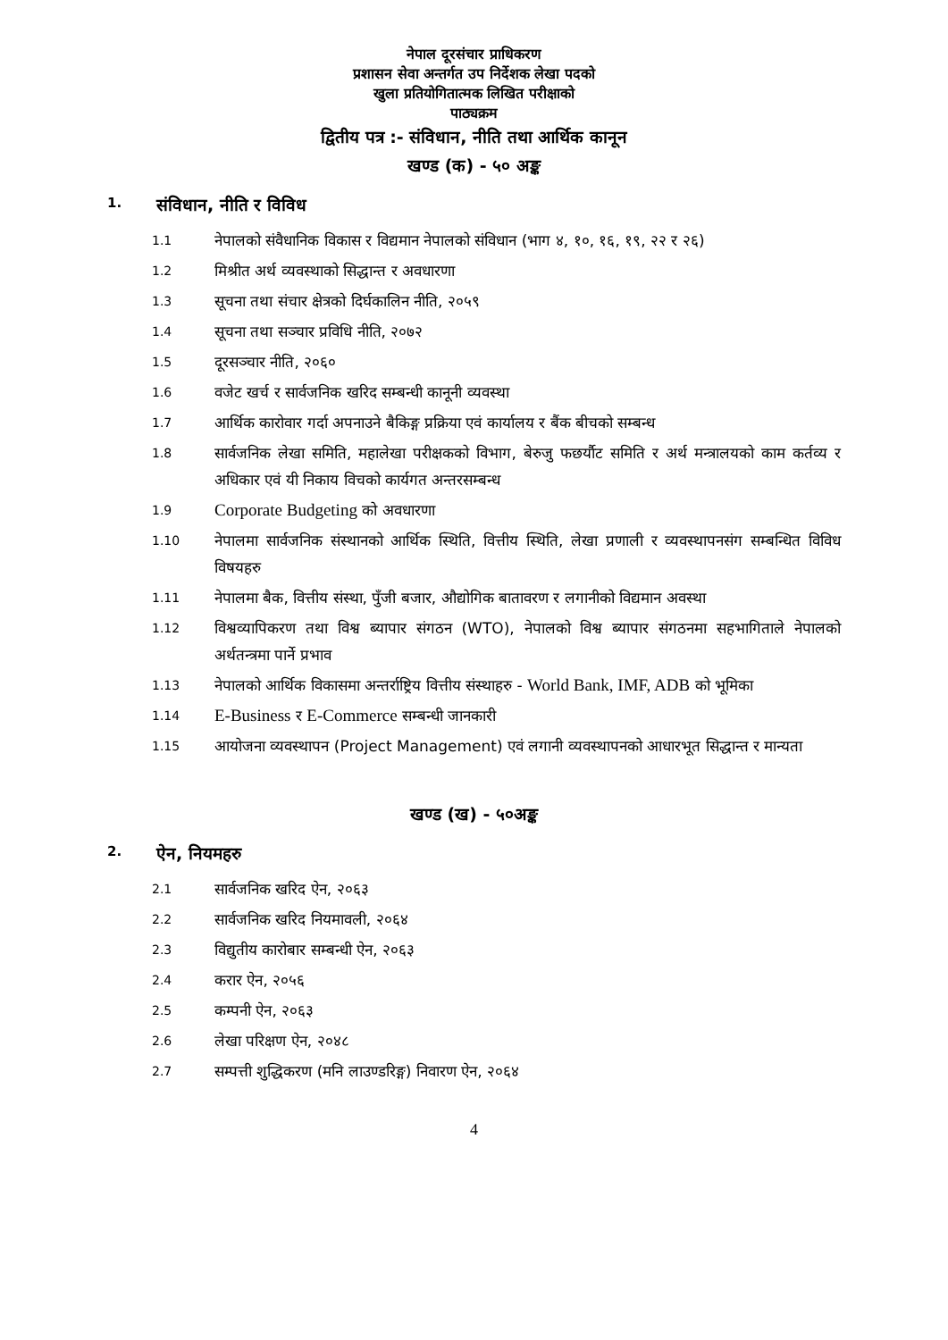नेपाल दूरसंचार प्राधिकरण
प्रशासन सेवा अन्तर्गत उप निर्देशक लेखा पदको
खुला प्रतियोगितात्मक लिखित परीक्षाको
पाठ्यक्रम
द्वितीय पत्र :- संविधान, नीति तथा आर्थिक कानून
खण्ड (क) - ५० अङ्क
1. संविधान, नीति र विविध
1.1 नेपालको संवैधानिक विकास र विद्यमान नेपालको संविधान (भाग ४, १०, १६, १९, २२ र २६)
1.2 मिश्रीत अर्थ व्यवस्थाको सिद्धान्त र अवधारणा
1.3 सूचना तथा संचार क्षेत्रको दिर्घकालिन नीति, २०५९
1.4 सूचना तथा सञ्चार प्रविधि नीति, २०७२
1.5 दूरसञ्चार नीति, २०६०
1.6 वजेट खर्च र सार्वजनिक खरिद सम्बन्धी कानूनी व्यवस्था
1.7 आर्थिक कारोवार गर्दा अपनाउने बैकिङ्ग प्रक्रिया एवं कार्यालय र बैंक बीचको सम्बन्ध
1.8 सार्वजनिक लेखा समिति, महालेखा परीक्षकको विभाग, बेरुजु फछर्यौट समिति र अर्थ मन्त्रालयको काम कर्तव्य र अधिकार एवं यी निकाय विचको कार्यगत अन्तरसम्बन्ध
1.9 Corporate Budgeting को अवधारणा
1.10 नेपालमा सार्वजनिक संस्थानको आर्थिक स्थिति, वित्तीय स्थिति, लेखा प्रणाली र व्यवस्थापनसंग सम्बन्धित विविध विषयहरु
1.11 नेपालमा बैक, वित्तीय संस्था, पुँजी बजार, औद्योगिक बातावरण र लगानीको विद्यमान अवस्था
1.12 विश्वव्यापिकरण तथा विश्व ब्यापार संगठन (WTO), नेपालको विश्व ब्यापार संगठनमा सहभागिताले नेपालको अर्थतन्त्रमा पार्ने प्रभाव
1.13 नेपालको आर्थिक विकासमा अन्तर्राष्ट्रिय वित्तीय संस्थाहरु - World Bank, IMF, ADB को भूमिका
1.14 E-Business र E-Commerce सम्बन्धी जानकारी
1.15 आयोजना व्यवस्थापन (Project Management) एवं लगानी व्यवस्थापनको आधारभूत सिद्धान्त र मान्यता
खण्ड (ख) - ५०अङ्क
2. ऐन, नियमहरु
2.1 सार्वजनिक खरिद ऐन, २०६३
2.2 सार्वजनिक खरिद नियमावली, २०६४
2.3 विद्युतीय कारोबार सम्बन्धी ऐन, २०६३
2.4 करार ऐन, २०५६
2.5 कम्पनी ऐन, २०६३
2.6 लेखा परिक्षण ऐन, २०४८
2.7 सम्पत्ती शुद्धिकरण (मनि लाउण्डरिङ्ग) निवारण ऐन, २०६४
4